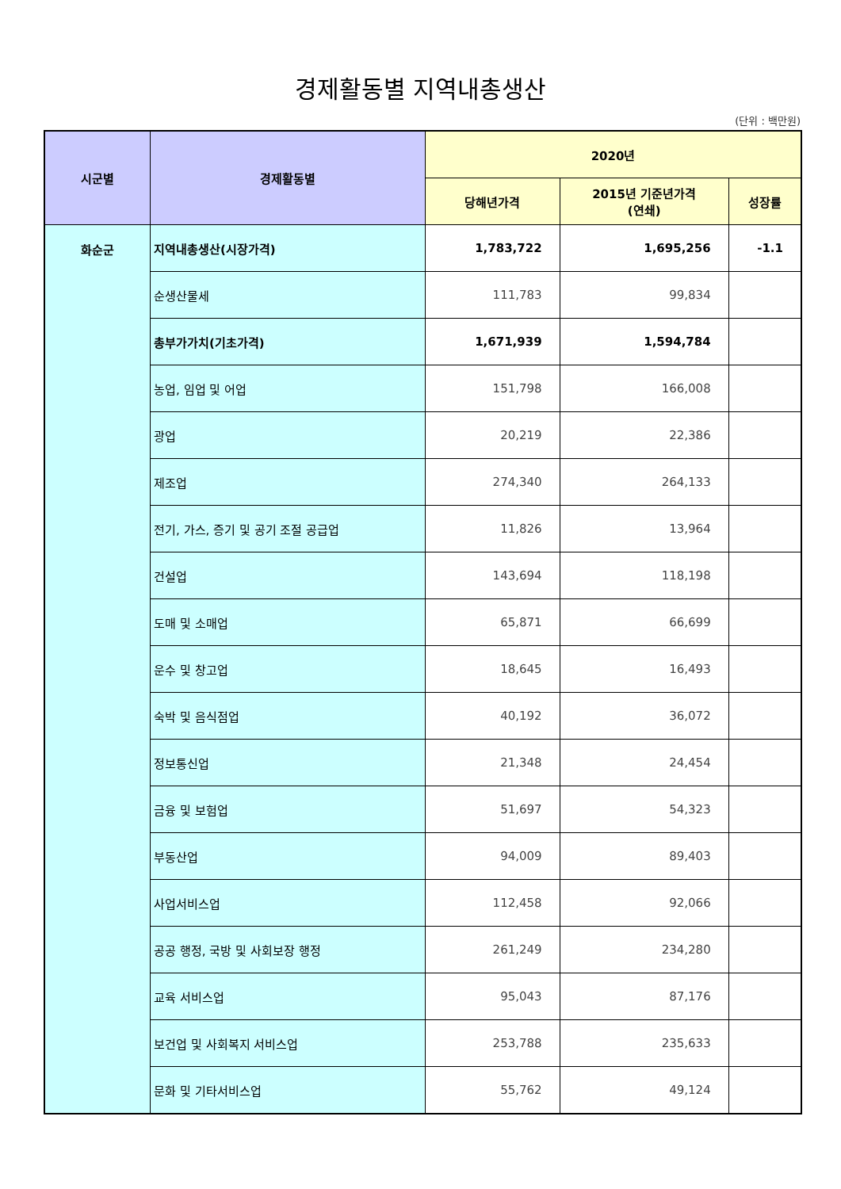경제활동별 지역내총생산
(단위 : 백만원)
| 시군별 | 경제활동별 | 2020년 | | |
| --- | --- | --- | --- | --- |
| | | 당해년가격 | 2015년 기준년가격 (연쇄) | 성장률 |
| 화순군 | 지역내총생산(시장가격) | 1,783,722 | 1,695,256 | -1.1 |
| | 순생산물세 | 111,783 | 99,834 | |
| | 총부가가치(기초가격) | 1,671,939 | 1,594,784 | |
| | 농업, 임업 및 어업 | 151,798 | 166,008 | |
| | 광업 | 20,219 | 22,386 | |
| | 제조업 | 274,340 | 264,133 | |
| | 전기, 가스, 증기 및 공기 조절 공급업 | 11,826 | 13,964 | |
| | 건설업 | 143,694 | 118,198 | |
| | 도매 및 소매업 | 65,871 | 66,699 | |
| | 운수 및 창고업 | 18,645 | 16,493 | |
| | 숙박 및 음식점업 | 40,192 | 36,072 | |
| | 정보통신업 | 21,348 | 24,454 | |
| | 금융 및 보험업 | 51,697 | 54,323 | |
| | 부동산업 | 94,009 | 89,403 | |
| | 사업서비스업 | 112,458 | 92,066 | |
| | 공공 행정, 국방 및 사회보장 행정 | 261,249 | 234,280 | |
| | 교육 서비스업 | 95,043 | 87,176 | |
| | 보건업 및 사회복지 서비스업 | 253,788 | 235,633 | |
| | 문화 및 기타서비스업 | 55,762 | 49,124 | |